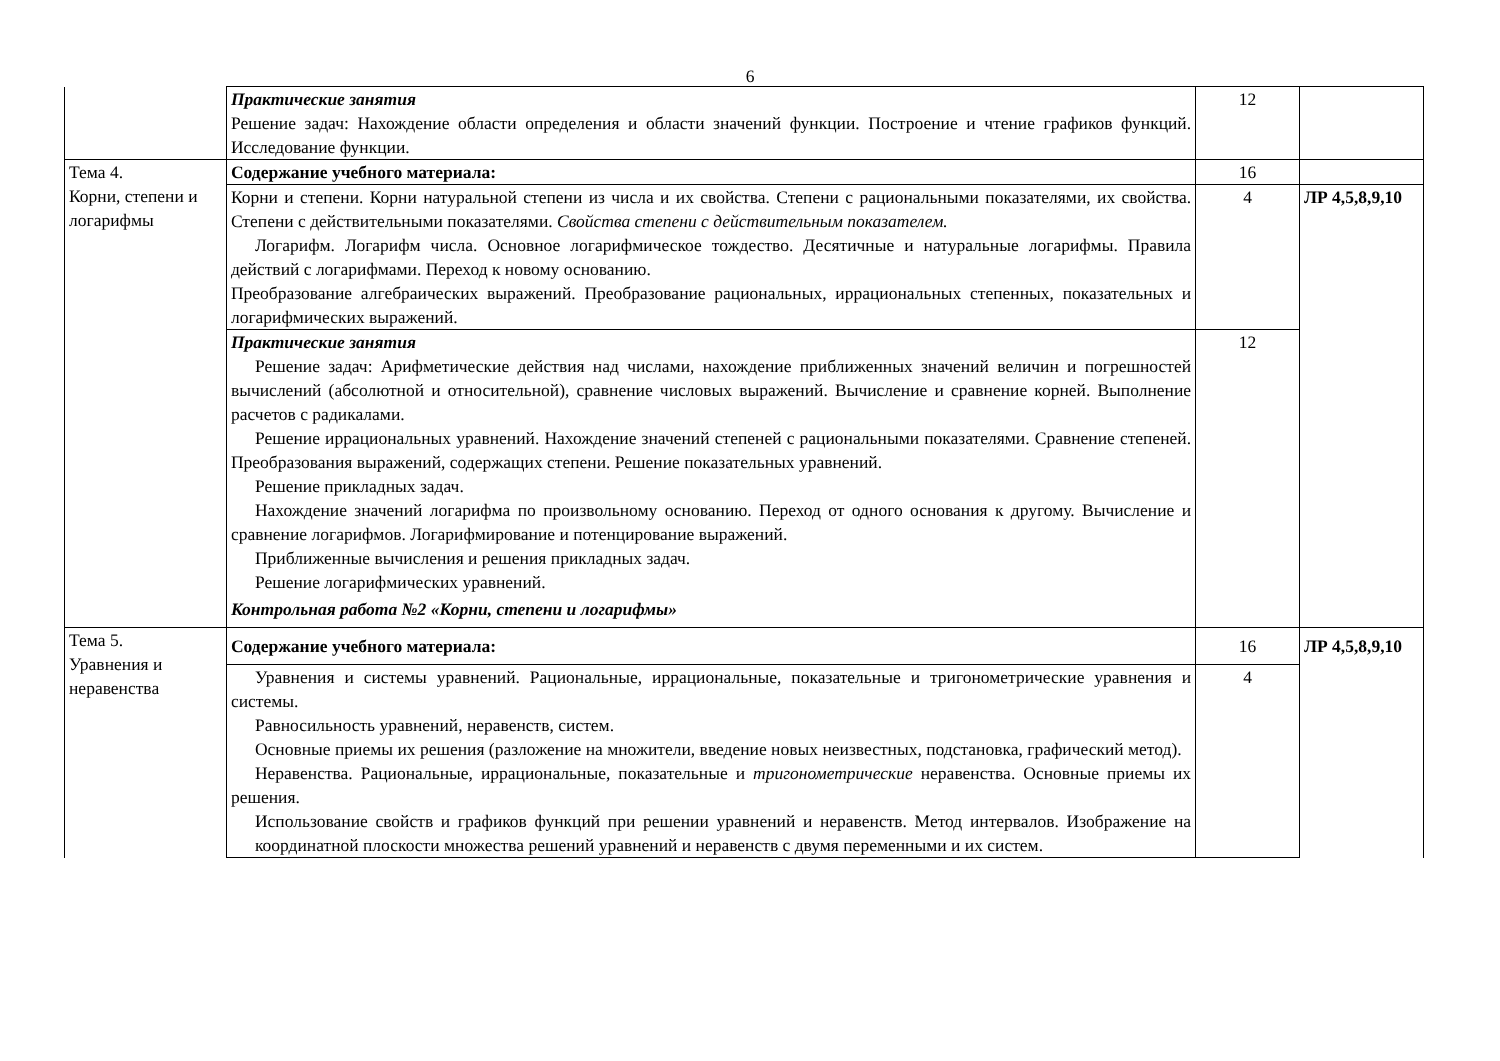6
| | Практические занятия Решение задач: Нахождение области определения и области значений функции. Построение и чтение графиков функций. Исследование функции. | 12 | |
| Тема 4. Корни, степени и логарифмы | Содержание учебного материала: | 16 | |
| | Корни и степени. Корни натуральной степени из числа и их свойства. Степени с рациональными показателями, их свойства. Степени с действительными показателями. Свойства степени с действительным показателем. Логарифм. Логарифм числа. Основное логарифмическое тождество. Десятичные и натуральные логарифмы. Правила действий с логарифмами. Переход к новому основанию. Преобразование алгебраических выражений. Преобразование рациональных, иррациональных степенных, показательных и логарифмических выражений. | 4 | ЛР 4,5,8,9,10 |
| | Практические занятия Решение задач: Арифметические действия над числами, нахождение приближенных значений величин и погрешностей вычислений (абсолютной и относительной), сравнение числовых выражений. Вычисление и сравнение корней. Выполнение расчетов с радикалами. Решение иррациональных уравнений. Нахождение значений степеней с рациональными показателями. Сравнение степеней. Преобразования выражений, содержащих степени. Решение показательных уравнений. Решение прикладных задач. Нахождение значений логарифма по произвольному основанию. Переход от одного основания к другому. Вычисление и сравнение логарифмов. Логарифмирование и потенцирование выражений. Приближенные вычисления и решения прикладных задач. Решение логарифмических уравнений. Контрольная работа №2 «Корни, степени и логарифмы» | 12 | |
| Тема 5. Уравнения и неравенства | Содержание учебного материала: | 16 | ЛР 4,5,8,9,10 |
| | Уравнения и системы уравнений. Рациональные, иррациональные, показательные и тригонометрические уравнения и системы. Равносильность уравнений, неравенств, систем. Основные приемы их решения (разложение на множители, введение новых неизвестных, подстановка, графический метод). Неравенства. Рациональные, иррациональные, показательные и тригонометрические неравенства. Основные приемы их решения. Использование свойств и графиков функций при решении уравнений и неравенств. Метод интервалов. Изображение на координатной плоскости множества решений уравнений и неравенств с двумя переменными и их систем. | 4 | |